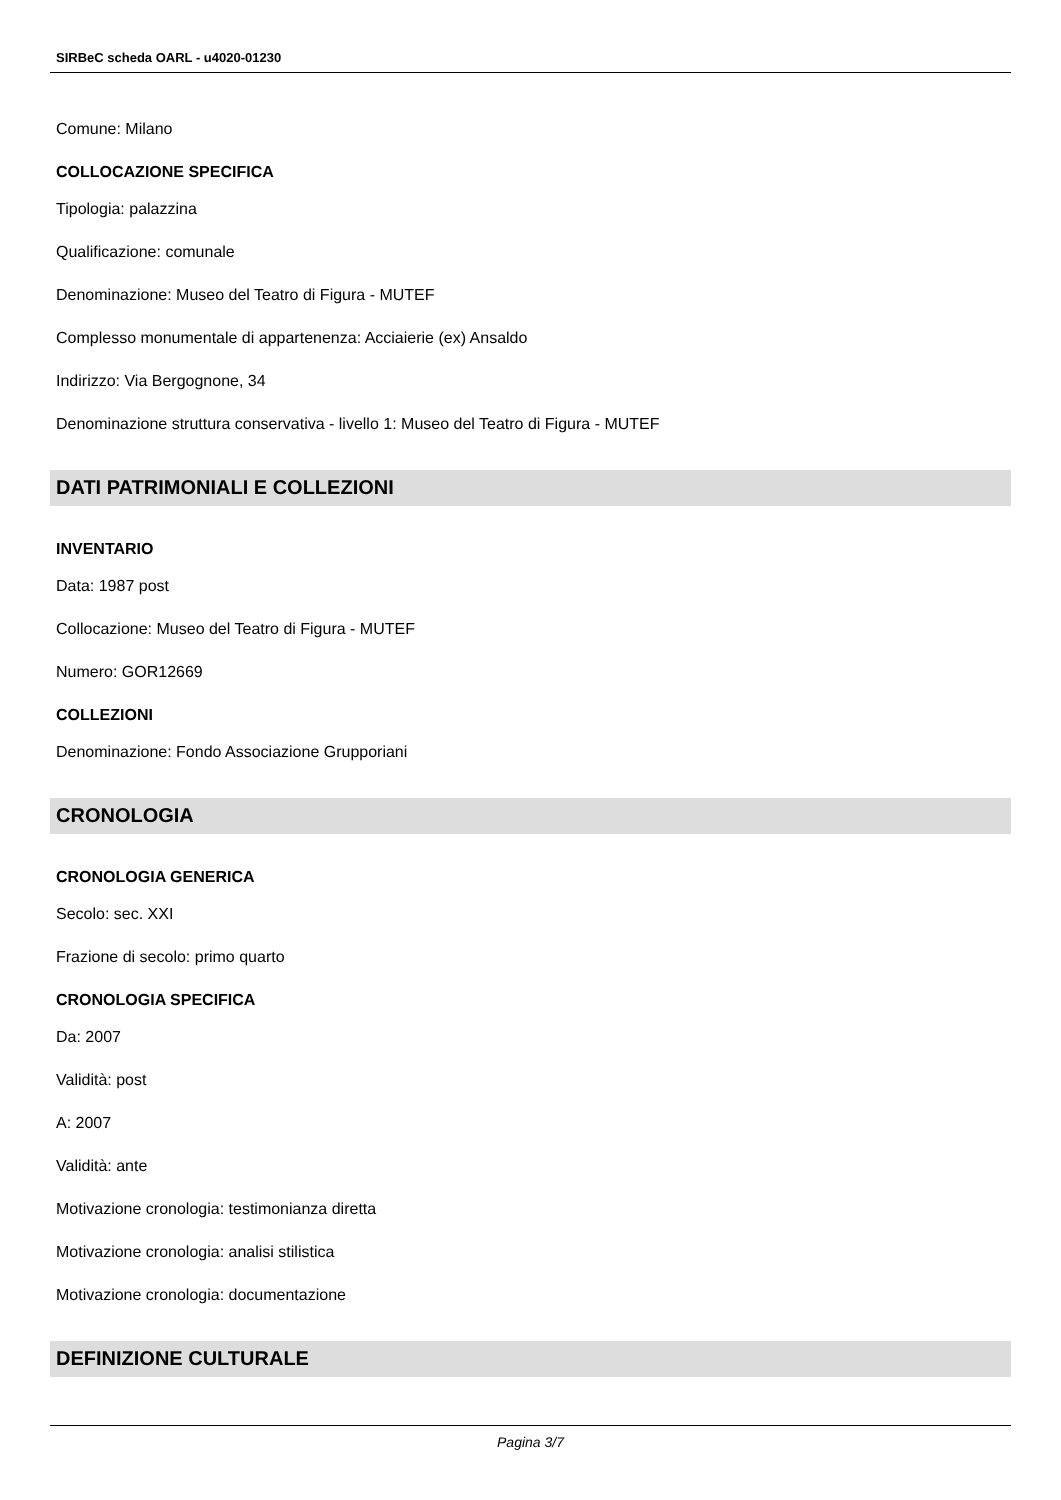SIRBeC scheda OARL - u4020-01230
Comune: Milano
COLLOCAZIONE SPECIFICA
Tipologia: palazzina
Qualificazione: comunale
Denominazione: Museo del Teatro di Figura - MUTEF
Complesso monumentale di appartenenza: Acciaierie (ex) Ansaldo
Indirizzo: Via Bergognone, 34
Denominazione struttura conservativa - livello 1: Museo del Teatro di Figura - MUTEF
DATI PATRIMONIALI E COLLEZIONI
INVENTARIO
Data: 1987 post
Collocazione: Museo del Teatro di Figura - MUTEF
Numero: GOR12669
COLLEZIONI
Denominazione: Fondo Associazione Grupporiani
CRONOLOGIA
CRONOLOGIA GENERICA
Secolo: sec. XXI
Frazione di secolo: primo quarto
CRONOLOGIA SPECIFICA
Da: 2007
Validità: post
A: 2007
Validità: ante
Motivazione cronologia: testimonianza diretta
Motivazione cronologia: analisi stilistica
Motivazione cronologia: documentazione
DEFINIZIONE CULTURALE
Pagina 3/7